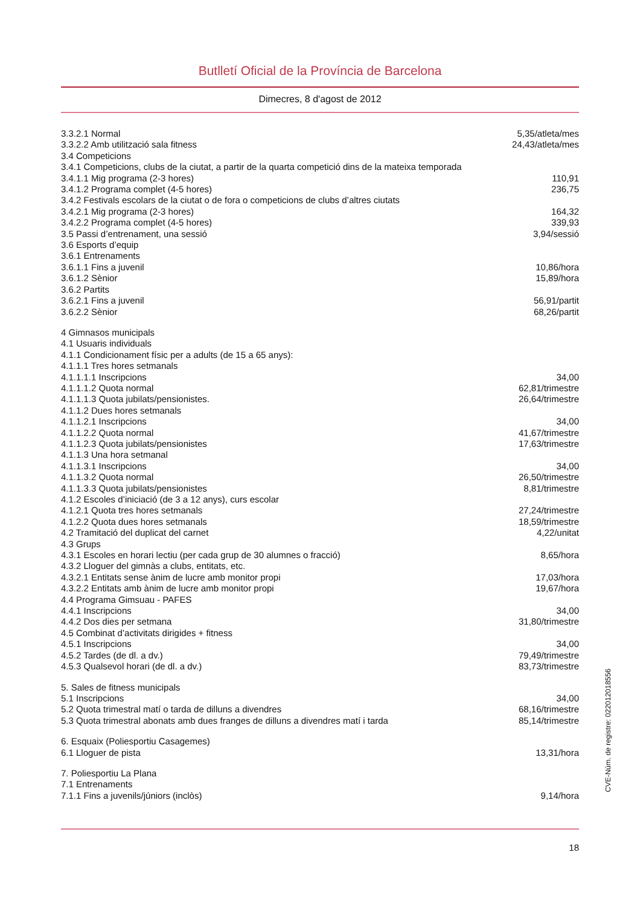Butlletí Oficial de la Província de Barcelona
Dimecres, 8 d'agost de 2012
| 3.3.2.1 Normal | 5,35/atleta/mes |
| 3.3.2.2 Amb utilització sala fitness | 24,43/atleta/mes |
| 3.4 Competicions | |
| 3.4.1 Competicions, clubs de la ciutat, a partir de la quarta competició dins de la mateixa temporada | |
| 3.4.1.1 Mig programa (2-3 hores) | 110,91 |
| 3.4.1.2 Programa complet (4-5 hores) | 236,75 |
| 3.4.2 Festivals escolars de la ciutat o de fora o competicions de clubs d’altres ciutats | |
| 3.4.2.1 Mig programa (2-3 hores) | 164,32 |
| 3.4.2.2 Programa complet (4-5 hores) | 339,93 |
| 3.5 Passi d’entrenament, una sessió | 3,94/sessió |
| 3.6 Esports d’equip | |
| 3.6.1 Entrenaments | |
| 3.6.1.1 Fins a juvenil | 10,86/hora |
| 3.6.1.2 Sènior | 15,89/hora |
| 3.6.2 Partits | |
| 3.6.2.1 Fins a juvenil | 56,91/partit |
| 3.6.2.2 Sènior | 68,26/partit |
| 4 Gimnasos municipals | |
| 4.1 Usuaris individuals | |
| 4.1.1 Condicionament físic per a adults (de 15 a 65 anys): | |
| 4.1.1.1 Tres hores setmanals | |
| 4.1.1.1.1 Inscripcions | 34,00 |
| 4.1.1.1.2 Quota normal | 62,81/trimestre |
| 4.1.1.1.3 Quota jubilats/pensionistes. | 26,64/trimestre |
| 4.1.1.2 Dues hores setmanals | |
| 4.1.1.2.1 Inscripcions | 34,00 |
| 4.1.1.2.2 Quota normal | 41,67/trimestre |
| 4.1.1.2.3 Quota jubilats/pensionistes | 17,63/trimestre |
| 4.1.1.3 Una hora setmanal | |
| 4.1.1.3.1 Inscripcions | 34,00 |
| 4.1.1.3.2 Quota normal | 26,50/trimestre |
| 4.1.1.3.3 Quota jubilats/pensionistes | 8,81/trimestre |
| 4.1.2 Escoles d’iniciació (de 3 a 12 anys), curs escolar | |
| 4.1.2.1 Quota tres hores setmanals | 27,24/trimestre |
| 4.1.2.2 Quota dues hores setmanals | 18,59/trimestre |
| 4.2 Tramitació del duplicat del carnet | 4,22/unitat |
| 4.3 Grups | |
| 4.3.1 Escoles en horari lectiu (per cada grup de 30 alumnes o fracció) | 8,65/hora |
| 4.3.2 Lloguer del gimnàs a clubs, entitats, etc. | |
| 4.3.2.1 Entitats sense ànim de lucre amb monitor propi | 17,03/hora |
| 4.3.2.2 Entitats amb ànim de lucre amb monitor propi | 19,67/hora |
| 4.4 Programa Gimsuau - PAFES | |
| 4.4.1 Inscripcions | 34,00 |
| 4.4.2 Dos dies per setmana | 31,80/trimestre |
| 4.5 Combinat d’activitats dirigides + fitness | |
| 4.5.1 Inscripcions | 34,00 |
| 4.5.2 Tardes (de dl. a dv.) | 79,49/trimestre |
| 4.5.3 Qualsevol horari (de dl. a dv.) | 83,73/trimestre |
| 5. Sales de fitness municipals | |
| 5.1 Inscripcions | 34,00 |
| 5.2 Quota trimestral matí o tarda de dilluns a divendres | 68,16/trimestre |
| 5.3 Quota trimestral abonats amb dues franges de dilluns a divendres matí i tarda | 85,14/trimestre |
| 6. Esquaix (Poliesportiu Casagemes) | |
| 6.1 Lloguer de pista | 13,31/hora |
| 7. Poliesportiu La Plana | |
| 7.1 Entrenaments | |
| 7.1.1 Fins a juvenils/júniors (inclòs) | 9,14/hora |
18
CVE-Núm. de registre: 022012018556